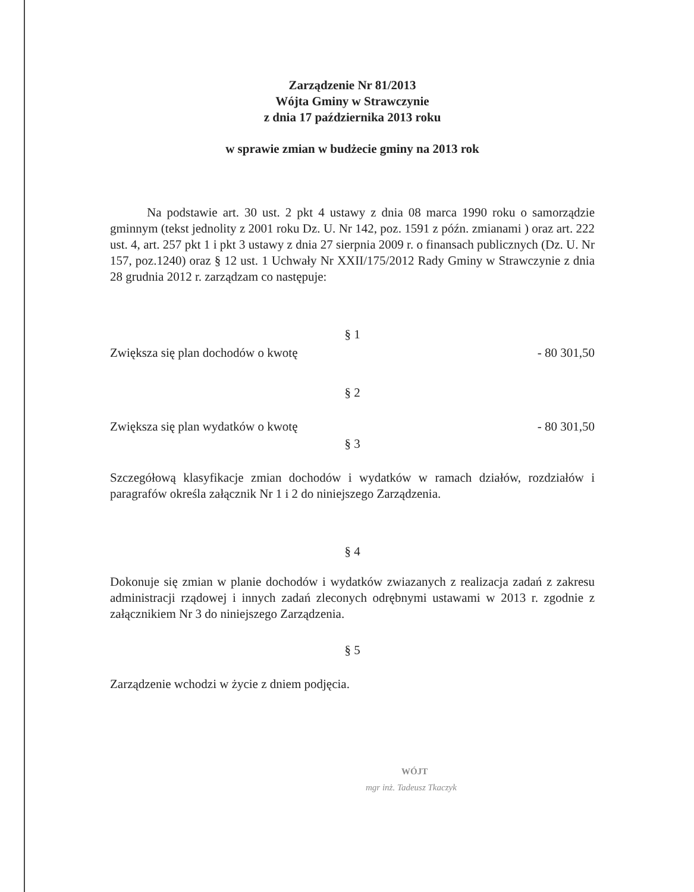Zarządzenie Nr 81/2013
Wójta Gminy w Strawczynie
z dnia 17 października 2013 roku
w sprawie zmian w budżecie gminy na 2013 rok
Na podstawie art. 30 ust. 2 pkt 4 ustawy z dnia 08 marca 1990 roku o samorządzie gminnym (tekst jednolity z 2001 roku Dz. U. Nr 142, poz. 1591 z późn. zmianami ) oraz art. 222 ust. 4, art. 257 pkt 1 i pkt 3 ustawy z dnia 27 sierpnia 2009 r. o finansach publicznych (Dz. U. Nr 157, poz.1240) oraz § 12 ust. 1 Uchwały Nr XXII/175/2012 Rady Gminy w Strawczynie z dnia 28 grudnia 2012 r. zarządzam co następuje:
§ 1
Zwiększa się plan dochodów o kwotę - 80 301,50
§ 2
Zwiększa się plan wydatków o kwotę - 80 301,50
§ 3
Szczegółową klasyfikacje zmian dochodów i wydatków w ramach działów, rozdziałów i paragrafów określa załącznik Nr 1 i 2 do niniejszego Zarządzenia.
§ 4
Dokonuje się zmian w planie dochodów i wydatków zwiazanych z realizacja zadań z zakresu administracji rządowej i innych zadań zleconych odrębnymi ustawami w 2013 r. zgodnie z załącznikiem Nr 3 do niniejszego Zarządzenia.
§ 5
Zarządzenie wchodzi w życie z dniem podjęcia.
WÓJT
mgr inż. Tadeusz Tkaczyk